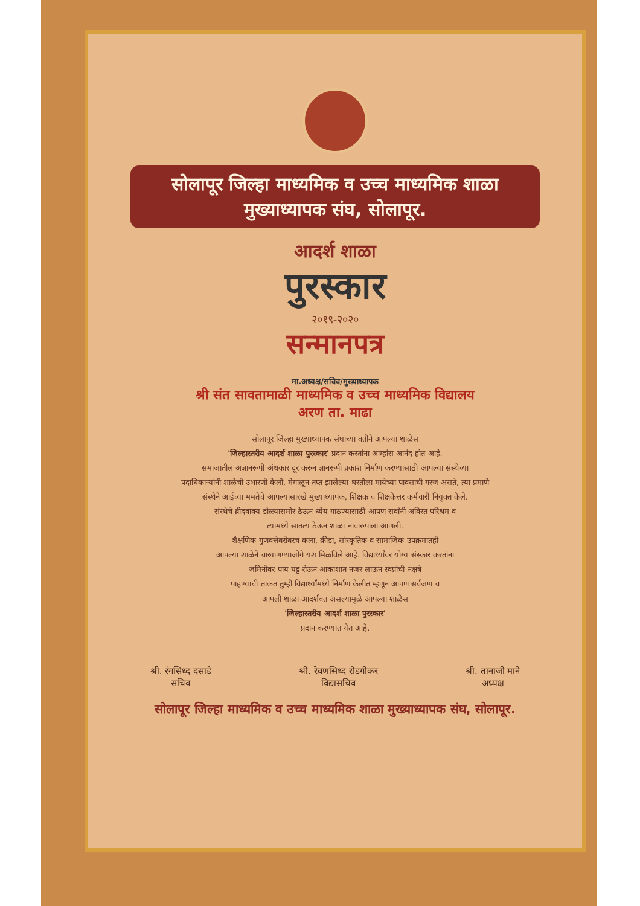सोलापूर जिल्हा माध्यमिक व उच्च माध्यमिक शाळा
मुख्याध्यापक संघ, सोलापूर.
आदर्श शाळा
पुरस्कार
२०१९-२०२०
सन्मानपत्र
मा.अध्यक्ष/सचिव/मुख्याध्यापक
श्री संत सावतामाळी माध्यमिक व उच्च माध्यमिक विद्यालय
अरण ता. माढा
सोलापूर जिल्हा मुख्याध्यापक संघाच्या वतीने आपल्या शाळेस
'जिल्हास्तरीय आदर्श शाळा पुरस्कार' प्रदान करतांना आम्हांस आनंद होत आहे.
समाजातील अज्ञानरूपी अंधकार दूर करुन ज्ञानरूपी प्रकाश निर्माण करण्यासाठी आपल्या संस्थेच्या
पदाधिकाऱ्यांनी शाळेची उभारणी केली. मेगाळून तप्त झालेल्या धरतीला मायेच्या पावसाची गरज असते, त्या प्रमाणे
संस्थेने आईच्या ममतेचे आपल्यासारखे मुख्याध्यापक, शिक्षक व शिक्षकेत्तर कर्मचारी नियुक्त केले.
संस्थेचे ब्रीदवाक्य डोळ्यासमोर ठेऊन ध्येय गाठण्यासाठी आपण सर्वांनी अविरत परिश्रम व
त्यामध्ये सातत्य ठेऊन शाळा नावारुपाला आणली.
शैक्षणिक गुणवत्तेबरोबरच कला, क्रीडा, सांस्कृतिक व सामाजिक उपक्रमातही
आपल्या शाळेने वाखाणण्याजोगे यश मिळविले आहे. विद्यार्थ्यांवर योग्य संस्कार करतांना
जमिनीवर पाय घट्ट रोऊन आकाशात नजर लाऊन स्वप्नांची नक्षत्रे
पाहण्याची ताकत तुम्ही विद्यार्थ्यांमध्ये निर्माण केलीत म्हणून आपण सर्वजण व
आपली शाळा आदर्शवत असल्यामुळे आपल्या शाळेस
'जिल्हास्तरीय आदर्श शाळा पुरस्कार'
प्रदान करण्यात येत आहे.
श्री. रंगसिध्द दसाडे
सचिव
श्री. रेवणसिध्द रोडगीकर
विद्यासचिव
श्री. तानाजी माने
अध्यक्ष
सोलापूर जिल्हा माध्यमिक व उच्च माध्यमिक शाळा मुख्याध्यापक संघ, सोलापूर.